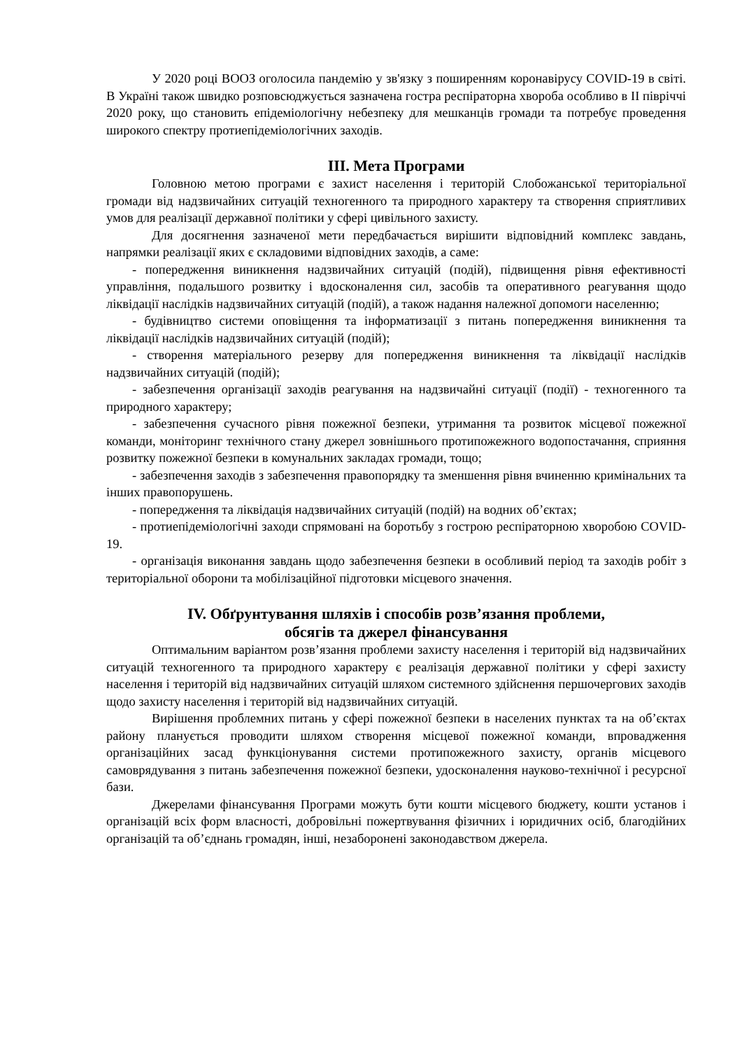У 2020 році ВООЗ оголосила пандемію у зв'язку з поширенням коронавірусу COVID-19 в світі. В Україні також швидко розповсюджується зазначена гостра респіраторна хвороба особливо в ІІ півріччі 2020 року, що становить епідеміологічну небезпеку для мешканців громади та потребує проведення широкого спектру протиепідеміологічних заходів.
ІІІ. Мета Програми
Головною метою програми є захист населення і територій Слобожанської територіальної громади від надзвичайних ситуацій техногенного та природного характеру та створення сприятливих умов для реалізації державної політики у сфері цивільного захисту.
Для досягнення зазначеної мети передбачається вирішити відповідний комплекс завдань, напрямки реалізації яких є складовими відповідних заходів, а саме:
- попередження виникнення надзвичайних ситуацій (подій), підвищення рівня ефективності управління, подальшого розвитку і вдосконалення сил, засобів та оперативного реагування щодо ліквідації наслідків надзвичайних ситуацій (подій), а також надання належної допомоги населенню;
- будівництво системи оповіщення та інформатизації з питань попередження виникнення та ліквідації наслідків надзвичайних ситуацій (подій);
- створення матеріального резерву для попередження виникнення та ліквідації наслідків надзвичайних ситуацій (подій);
- забезпечення організації заходів реагування на надзвичайні ситуації (події) - техногенного та природного характеру;
- забезпечення сучасного рівня пожежної безпеки, утримання та розвиток місцевої пожежної команди, моніторинг технічного стану джерел зовнішнього протипожежного водопостачання, сприяння розвитку пожежної безпеки в комунальних закладах громади, тощо;
- забезпечення заходів з забезпечення правопорядку та зменшення рівня вчиненню кримінальних та інших правопорушень.
- попередження та ліквідація надзвичайних ситуацій (подій) на водних об’єктах;
- протиепідеміологічні заходи спрямовані на боротьбу з гострою респіраторною хворобою COVID-19.
- організація виконання завдань щодо забезпечення безпеки в особливий період та заходів робіт з територіальної оборони та мобілізаційної підготовки місцевого значення.
ІV. Обґрунтування шляхів і способів розв’язання проблеми,
обсягів та джерел фінансування
Оптимальним варіантом розв’язання проблеми захисту населення і територій від надзвичайних ситуацій техногенного та природного характеру є реалізація державної політики у сфері захисту населення і територій від надзвичайних ситуацій шляхом системного здійснення першочергових заходів щодо захисту населення і територій від надзвичайних ситуацій.
Вирішення проблемних питань у сфері пожежної безпеки в населених пунктах та на об’єктах району планується проводити шляхом створення місцевої пожежної команди, впровадження організаційних засад функціонування системи протипожежного захисту, органів місцевого самоврядування з питань забезпечення пожежної безпеки, удосконалення науково-технічної і ресурсної бази.
Джерелами фінансування Програми можуть бути кошти місцевого бюджету, кошти установ і організацій всіх форм власності, добровільні пожертвування фізичних і юридичних осіб, благодійних організацій та об’єднань громадян, інші, незаборонені законодавством джерела.